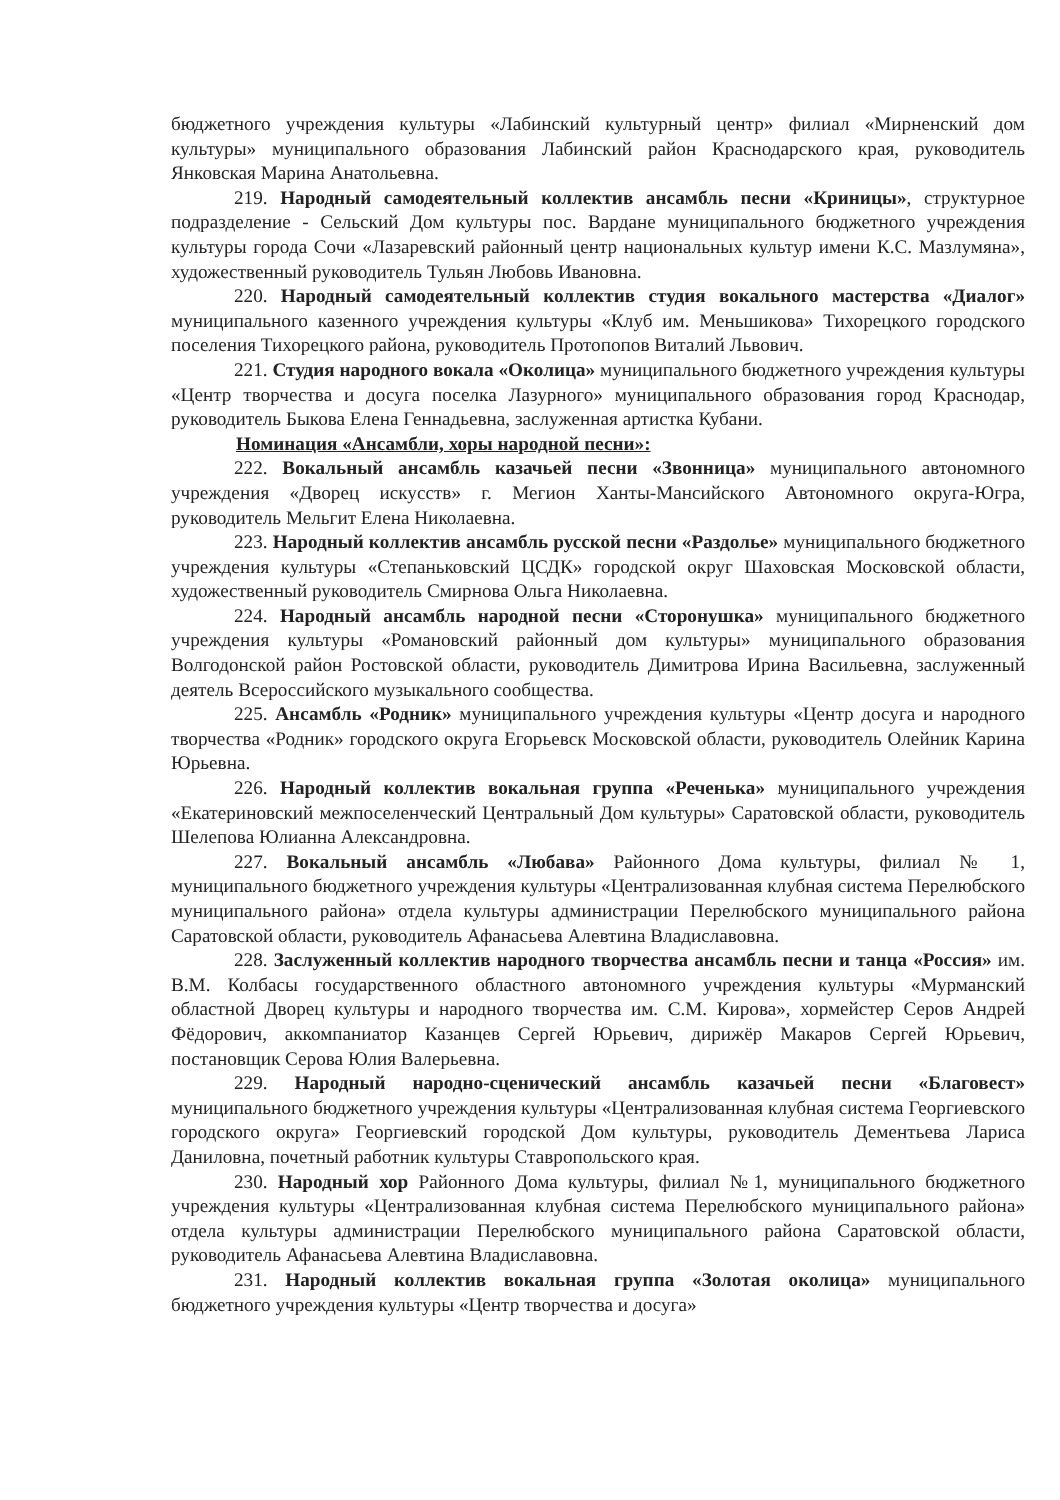бюджетного учреждения культуры «Лабинский культурный центр» филиал «Мирненский дом культуры» муниципального образования Лабинский район Краснодарского края, руководитель Янковская Марина Анатольевна.
219. Народный самодеятельный коллектив ансамбль песни «Криницы», структурное подразделение - Сельский Дом культуры пос. Вардане муниципального бюджетного учреждения культуры города Сочи «Лазаревский районный центр национальных культур имени К.С. Мазлумяна», художественный руководитель Тульян Любовь Ивановна.
220. Народный самодеятельный коллектив студия вокального мастерства «Диалог» муниципального казенного учреждения культуры «Клуб им. Меньшикова» Тихорецкого городского поселения Тихорецкого района, руководитель Протопопов Виталий Львович.
221. Студия народного вокала «Околица» муниципального бюджетного учреждения культуры «Центр творчества и досуга поселка Лазурного» муниципального образования город Краснодар, руководитель Быкова Елена Геннадьевна, заслуженная артистка Кубани.
Номинация «Ансамбли, хоры народной песни»:
222. Вокальный ансамбль казачьей песни «Звонница» муниципального автономного учреждения «Дворец искусств» г. Мегион Ханты-Мансийского Автономного округа-Югра, руководитель Мельгит Елена Николаевна.
223. Народный коллектив ансамбль русской песни «Раздолье» муниципального бюджетного учреждения культуры «Степаньковский ЦСДК» городской округ Шаховская Московской области, художественный руководитель Смирнова Ольга Николаевна.
224. Народный ансамбль народной песни «Сторонушка» муниципального бюджетного учреждения культуры «Романовский районный дом культуры» муниципального образования Волгодонской район Ростовской области, руководитель Димитрова Ирина Васильевна, заслуженный деятель Всероссийского музыкального сообщества.
225. Ансамбль «Родник» муниципального учреждения культуры «Центр досуга и народного творчества «Родник» городского округа Егорьевск Московской области, руководитель Олейник Карина Юрьевна.
226. Народный коллектив вокальная группа «Реченька» муниципального учреждения «Екатериновский межпоселенческий Центральный Дом культуры» Саратовской области, руководитель Шелепова Юлианна Александровна.
227. Вокальный ансамбль «Любава» Районного Дома культуры, филиал № 1, муниципального бюджетного учреждения культуры «Централизованная клубная система Перелюбского муниципального района» отдела культуры администрации Перелюбского муниципального района Саратовской области, руководитель Афанасьева Алевтина Владиславовна.
228. Заслуженный коллектив народного творчества ансамбль песни и танца «Россия» им. В.М. Колбасы государственного областного автономного учреждения культуры «Мурманский областной Дворец культуры и народного творчества им. С.М. Кирова», хормейстер Серов Андрей Фёдорович, аккомпаниатор Казанцев Сергей Юрьевич, дирижёр Макаров Сергей Юрьевич, постановщик Серова Юлия Валерьевна.
229. Народный народно-сценический ансамбль казачьей песни «Благовест» муниципального бюджетного учреждения культуры «Централизованная клубная система Георгиевского городского округа» Георгиевский городской Дом культуры, руководитель Дементьева Лариса Даниловна, почетный работник культуры Ставропольского края.
230. Народный хор Районного Дома культуры, филиал №1, муниципального бюджетного учреждения культуры «Централизованная клубная система Перелюбского муниципального района» отдела культуры администрации Перелюбского муниципального района Саратовской области, руководитель Афанасьева Алевтина Владиславовна.
231. Народный коллектив вокальная группа «Золотая околица» муниципального бюджетного учреждения культуры «Центр творчества и досуга»